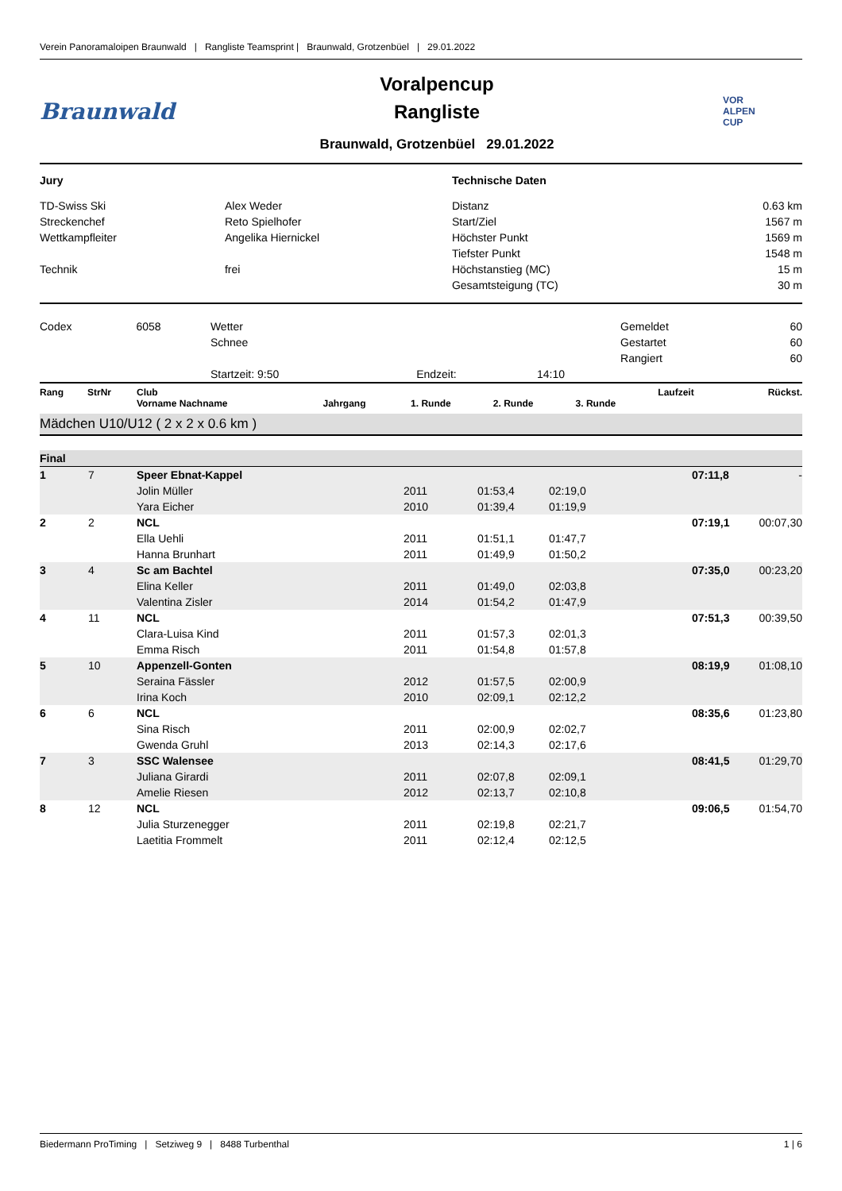Verein Panoramaloipen Braunwald | Rangliste Teamsprint | Braunwald, Grotzenbüel | 29.01.2022
Braunwald
Voralpencup
Rangliste
Braunwald, Grotzenbüel 29.01.2022
VOR
ALPEN
CUP
| Jury | | Technische Daten | |
| TD-Swiss Ski | Alex Weder | Distanz | 0.63 km |
| Streckenchef | Reto Spielhofer | Start/Ziel | 1567 m |
| Wettkampfleiter | Angelika Hiernickel | Höchster Punkt | 1569 m |
| | | Tiefster Punkt | 1548 m |
| Technik | frei | Höchstanstieg (MC) | 15 m |
| | | Gesamtsteigung (TC) | 30 m |
| Codex | 6058 | Wetter | | | Gemeldet | 60 |
| | | Schnee | | | Gestartet | 60 |
| | | | | | Rangiert | 60 |
| | | Startzeit: 9:50 | Endzeit: | 14:10 | | |
| Rang | StrNr | Club Vorname Nachname | Jahrgang | 1. Runde | 2. Runde | 3. Runde | Laufzeit | Rückst. |
| --- | --- | --- | --- | --- | --- | --- | --- | --- |
Mädchen U10/U12 ( 2 x 2 x 0.6 km )
Final
| 1 | 7 | Speer Ebnat-Kappel | | | | | 07:11,8 | - |
| | | Jolin Müller | 2011 | 01:53,4 | 02:19,0 | | | |
| | | Yara Eicher | 2010 | 01:39,4 | 01:19,9 | | | |
| 2 | 2 | NCL | | | | | 07:19,1 | 00:07,30 |
| | | Ella Uehli | 2011 | 01:51,1 | 01:47,7 | | | |
| | | Hanna Brunhart | 2011 | 01:49,9 | 01:50,2 | | | |
| 3 | 4 | Sc am Bachtel | | | | | 07:35,0 | 00:23,20 |
| | | Elina Keller | 2011 | 01:49,0 | 02:03,8 | | | |
| | | Valentina Zisler | 2014 | 01:54,2 | 01:47,9 | | | |
| 4 | 11 | NCL | | | | | 07:51,3 | 00:39,50 |
| | | Clara-Luisa Kind | 2011 | 01:57,3 | 02:01,3 | | | |
| | | Emma Risch | 2011 | 01:54,8 | 01:57,8 | | | |
| 5 | 10 | Appenzell-Gonten | | | | | 08:19,9 | 01:08,10 |
| | | Seraina Fässler | 2012 | 01:57,5 | 02:00,9 | | | |
| | | Irina Koch | 2010 | 02:09,1 | 02:12,2 | | | |
| 6 | 6 | NCL | | | | | 08:35,6 | 01:23,80 |
| | | Sina Risch | 2011 | 02:00,9 | 02:02,7 | | | |
| | | Gwenda Gruhl | 2013 | 02:14,3 | 02:17,6 | | | |
| 7 | 3 | SSC Walensee | | | | | 08:41,5 | 01:29,70 |
| | | Juliana Girardi | 2011 | 02:07,8 | 02:09,1 | | | |
| | | Amelie Riesen | 2012 | 02:13,7 | 02:10,8 | | | |
| 8 | 12 | NCL | | | | | 09:06,5 | 01:54,70 |
| | | Julia Sturzenegger | 2011 | 02:19,8 | 02:21,7 | | | |
| | | Laetitia Frommelt | 2011 | 02:12,4 | 02:12,5 | | | |
Biedermann ProTiming | Setziweg 9 | 8488 Turbenthal 1 | 6